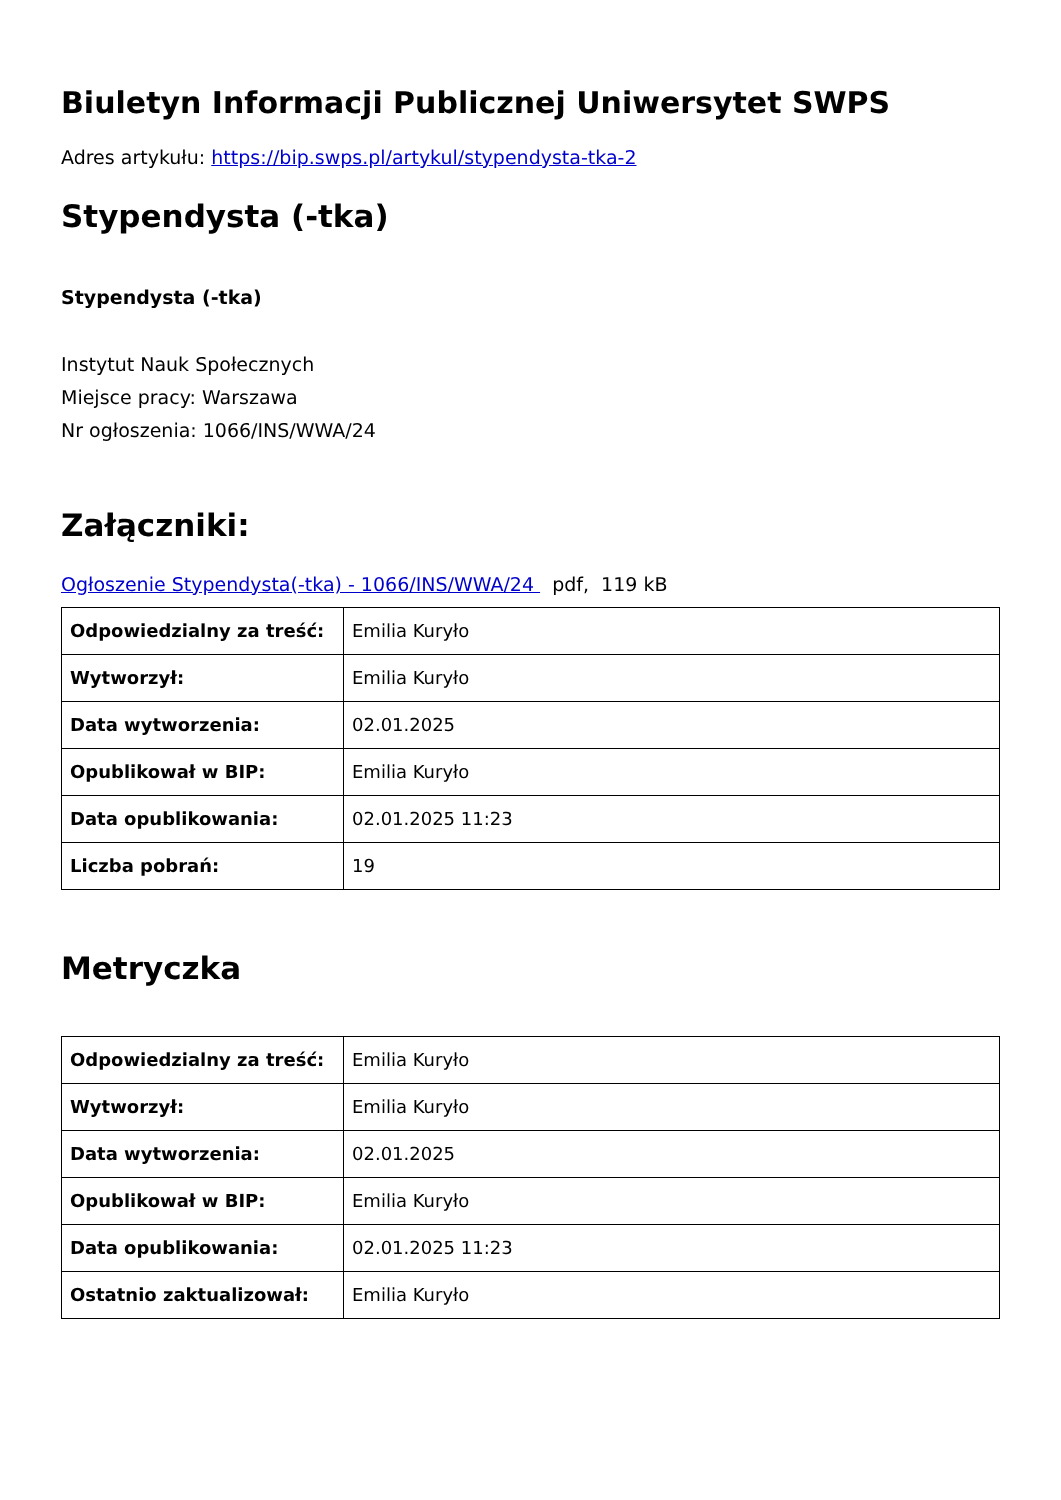Biuletyn Informacji Publicznej Uniwersytet SWPS
Adres artykułu: https://bip.swps.pl/artykul/stypendysta-tka-2
Stypendysta (-tka)
Stypendysta (-tka)
Instytut Nauk Społecznych
Miejsce pracy: Warszawa
Nr ogłoszenia: 1066/INS/WWA/24
Załączniki:
Ogłoszenie Stypendysta(-tka) - 1066/INS/WWA/24 pdf, 119 kB
| Odpowiedzialny za treść: | Emilia Kuryło |
| Wytworzył: | Emilia Kuryło |
| Data wytworzenia: | 02.01.2025 |
| Opublikował w BIP: | Emilia Kuryło |
| Data opublikowania: | 02.01.2025 11:23 |
| Liczba pobrań: | 19 |
Metryczka
| Odpowiedzialny za treść: | Emilia Kuryło |
| Wytworzył: | Emilia Kuryło |
| Data wytworzenia: | 02.01.2025 |
| Opublikował w BIP: | Emilia Kuryło |
| Data opublikowania: | 02.01.2025 11:23 |
| Ostatnio zaktualizował: | Emilia Kuryło |